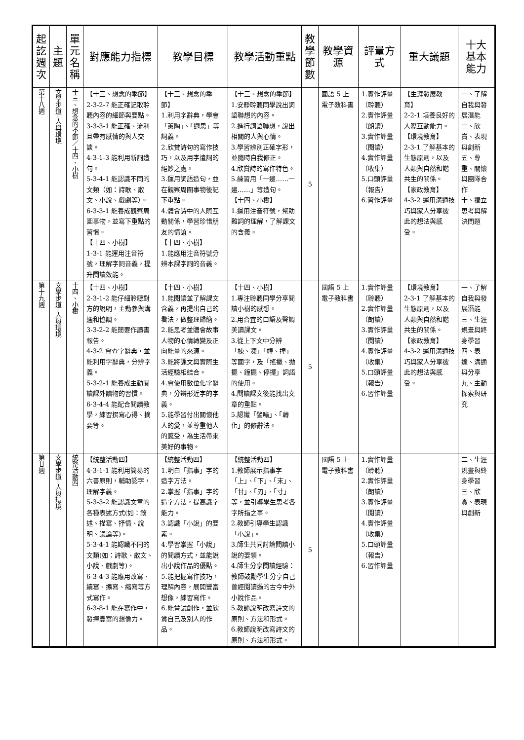| 起訖週次 | 主題 | 單元名稱 | 對應能力指標 | 教學目標 | 教學活動重點 | 教學節數 | 教學資源 | 評量方式 | 重大議題 | 十大基本能力 |
| --- | --- | --- | --- | --- | --- | --- | --- | --- | --- | --- |
| 第十八週 | 文學步道─人與環境 | 十三、想念的季節／十四、小樹 | 【十三、想念的季節】 2-3-2-7 能正確記取聆聽內容的細節與要點。 3-3-3-1 能正確、流利且帶有感情的與人交談。 4-3-1-3 能利用新詞造句。 5-3-4-1 能認識不同的文類（如：詩歌、散文、小說、戲劇等）。 6-3-3-1 能養成觀察周圍事物，並寫下重點的習慣。 【十四、小樹】 1-3-1 能運用注音符號，理解字詞音義，提升閱讀效能。 | 【十三、想念的季節】 1.利用字辭典，學會「薰陶」、「遐思」等詞義。 2.欣賞詩句的寫作技巧，以及用字遣詞的絕妙之處。 3.運用詞語造句，並在觀察周圍事物後記下重點。 4.體會詩中的人際互動關係，學習珍惜朋友的情誼。 【十四、小樹】 1.能應用注音符號分辨本課字詞的音義。 | 【十三、想念的季節】 1.安靜聆聽同學說出詞語聯想的內容。 2.進行詞語聯想，說出相關的人與心情。 3.學習辨別正確字形，並隨時自我修正。 4.欣賞詩的寫作特色。 5.練習用「一邊……一邊……」等造句。 【十四、小樹】 1.運用注音符號，幫助難詞的理解，了解課文的含義。 | 5 | 國語 5 上電子教科書 | 1.實作評量（聆聽） 2.實作評量（朗讀） 3.實作評量（閱讀） 4.實作評量（收集） 5.口頭評量（報告） 6.習作評量 | 【生涯發展教育】 2-2-1 培養良好的人際互動能力。 【環境教育】 2-3-1 了解基本的生態原則，以及人類與自然和諧共生的關係。 【家政教育】 4-3-2 運用溝通技巧與家人分享彼此的想法與感受。 | 一、了解自我與發展潛能 二、欣賞、表現與創新 五、尊重、關懷與團隊合作 十、獨立思考與解決問題 |
| 第十九週 | 文學步道─人與環境 | 十四、小樹 | 【十四、小樹】 2-3-1-2 能仔細聆聽對方的說明，主動參與溝通和協調。 3-3-2-2 能簡要作讀書報告。 4-3-2 會查字辭典，並能利用字辭典，分辨字義。 5-3-2-1 能養成主動閱讀課外讀物的習慣。 6-3-4-4 能配合閱讀教學，練習撰寫心得、摘要等。 | 【十四、小樹】 1.能閱讀並了解課文含義，再提出自己的看法，做整理歸納。 2.能思考並體會故事人物的心情轉變及正向能量的來源。 3.能將課文與實際生活經驗相結合。 4.會使用數位化字辭典，分辨形近字的字義。 5.能學習付出關懷他人的愛，並尊重他人的感受，為生活帶來美好的事物。 | 【十四、小樹】 1.專注聆聽同學分享閱讀小樹的感想。 2.用合宜的口語及聲調美讀課文。 3.從上下文中分辨「棟、凍」「幢、撞」等國字，及「搖擺、拋擺、鐘擺、停擺」詞語的使用。 4.閱讀課文後能找出文章的重點。 5.認識「譬喻」、「轉化」的修辭法。 | 5 | 國語 5 上電子教科書 | 1.實作評量（聆聽） 2.實作評量（朗讀） 3.實作評量（閱讀） 4.實作評量（收集） 5.口頭評量（報告） 6.習作評量 | 【環境教育】 2-3-1 了解基本的生態原則，以及人類與自然和諧共生的關係。 【家政教育】 4-3-2 運用溝通技巧與家人分享彼此的想法與感受。 | 一、了解自我與發展潛能 三、生涯規畫與終身學習 四、表達、溝通與分享 九、主動探索與研究 |
| 第廿週 | 文學步道─人與環境 | 統整活動四 | 【統整活動四】 4-3-1-1 能利用簡易的六書原則，輔助認字，理解字義。 5-3-3-2 能認識文章的各種表述方式(如：敘述、描寫、抒情、說明、議論等)。 5-3-4-1 能認識不同的文類(如：詩歌、散文、小說、戲劇等)。 6-3-4-3 能應用改寫、續寫、擴寫、縮寫等方式寫作。 6-3-8-1 能在寫作中，發揮豐富的想像力。 | 【統整活動四】 1.明白「指事」字的造字方法。 2.掌握「指事」字的造字方法，提高識字能力。 3.認識「小說」的要素。 4.學習掌握「小說」的閱讀方式，並能說出小說作品的優點。 5.能把握寫作技巧，理解內容，展開豐富想像，練習寫作。 6.能嘗試創作，並欣賞自己及別人的作品。 | 【統整活動四】 1.教師展示指事字「上」、「下」、「末」、「甘」、「刃」、「寸」等，並引導學生思考各字所指之事。 2.教師引導學生認識「小說」。 3.師生共同討論閱讀小說的要領。 4.師生分享閱讀經驗：教師鼓勵學生分享自己曾經閱讀過的古今中外小說作品。 5.教師說明改寫詩文的原則、方法和形式。 6.教師說明改寫詩文的原則、方法和形式。 | 5 | 國語 5 上電子教科書 | 1.實作評量（聆聽） 2.實作評量（朗讀） 3.實作評量（閱讀） 4.實作評量（收集） 5.口頭評量（報告） 6.習作評量 | | 二、生涯規畫與終身學習 三、欣賞、表現與創新 |